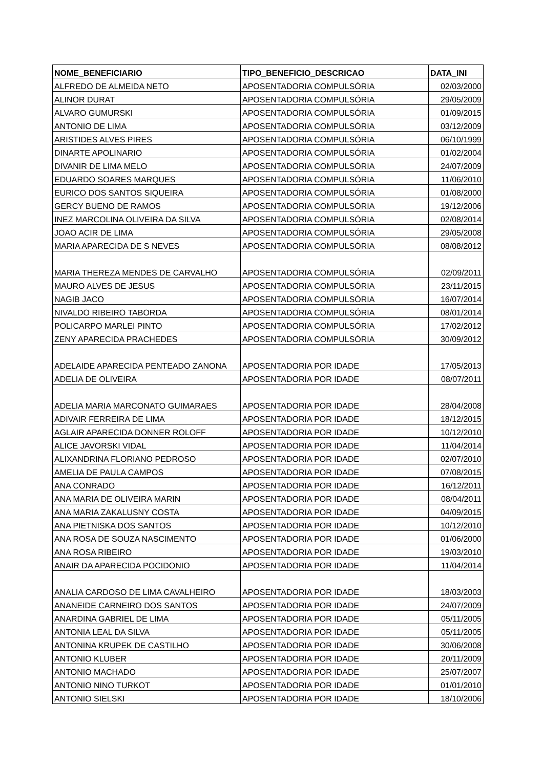| NOME_BENEFICIARIO | TIPO_BENEFICIO_DESCRICAO | DATA_INI |
| --- | --- | --- |
| ALFREDO DE ALMEIDA NETO | APOSENTADORIA COMPULSÓRIA | 02/03/2000 |
| ALINOR DURAT | APOSENTADORIA COMPULSÓRIA | 29/05/2009 |
| ALVARO GUMURSKI | APOSENTADORIA COMPULSÓRIA | 01/09/2015 |
| ANTONIO DE LIMA | APOSENTADORIA COMPULSÓRIA | 03/12/2009 |
| ARISTIDES ALVES PIRES | APOSENTADORIA COMPULSÓRIA | 06/10/1999 |
| DINARTE APOLINARIO | APOSENTADORIA COMPULSÓRIA | 01/02/2004 |
| DIVANIR DE LIMA MELO | APOSENTADORIA COMPULSÓRIA | 24/07/2009 |
| EDUARDO SOARES MARQUES | APOSENTADORIA COMPULSÓRIA | 11/06/2010 |
| EURICO DOS SANTOS SIQUEIRA | APOSENTADORIA COMPULSÓRIA | 01/08/2000 |
| GERCY BUENO DE RAMOS | APOSENTADORIA COMPULSÓRIA | 19/12/2006 |
| INEZ MARCOLINA OLIVEIRA DA SILVA | APOSENTADORIA COMPULSÓRIA | 02/08/2014 |
| JOAO ACIR DE LIMA | APOSENTADORIA COMPULSÓRIA | 29/05/2008 |
| MARIA APARECIDA DE S NEVES | APOSENTADORIA COMPULSÓRIA | 08/08/2012 |
| MARIA THEREZA MENDES DE CARVALHO | APOSENTADORIA COMPULSÓRIA | 02/09/2011 |
| MAURO ALVES DE JESUS | APOSENTADORIA COMPULSÓRIA | 23/11/2015 |
| NAGIB JACO | APOSENTADORIA COMPULSÓRIA | 16/07/2014 |
| NIVALDO RIBEIRO TABORDA | APOSENTADORIA COMPULSÓRIA | 08/01/2014 |
| POLICARPO MARLEI PINTO | APOSENTADORIA COMPULSÓRIA | 17/02/2012 |
| ZENY APARECIDA PRACHEDES | APOSENTADORIA COMPULSÓRIA | 30/09/2012 |
| ADELAIDE APARECIDA PENTEADO ZANONA | APOSENTADORIA POR IDADE | 17/05/2013 |
| ADELIA DE OLIVEIRA | APOSENTADORIA POR IDADE | 08/07/2011 |
| ADELIA MARIA MARCONATO GUIMARAES | APOSENTADORIA POR IDADE | 28/04/2008 |
| ADIVAIR FERREIRA DE LIMA | APOSENTADORIA POR IDADE | 18/12/2015 |
| AGLAIR APARECIDA DONNER ROLOFF | APOSENTADORIA POR IDADE | 10/12/2010 |
| ALICE JAVORSKI VIDAL | APOSENTADORIA POR IDADE | 11/04/2014 |
| ALIXANDRINA FLORIANO PEDROSO | APOSENTADORIA POR IDADE | 02/07/2010 |
| AMELIA DE PAULA CAMPOS | APOSENTADORIA POR IDADE | 07/08/2015 |
| ANA CONRADO | APOSENTADORIA POR IDADE | 16/12/2011 |
| ANA MARIA DE OLIVEIRA MARIN | APOSENTADORIA POR IDADE | 08/04/2011 |
| ANA MARIA ZAKALUSNY COSTA | APOSENTADORIA POR IDADE | 04/09/2015 |
| ANA PIETNISKA DOS SANTOS | APOSENTADORIA POR IDADE | 10/12/2010 |
| ANA ROSA DE SOUZA NASCIMENTO | APOSENTADORIA POR IDADE | 01/06/2000 |
| ANA ROSA RIBEIRO | APOSENTADORIA POR IDADE | 19/03/2010 |
| ANAIR DA APARECIDA POCIDONIO | APOSENTADORIA POR IDADE | 11/04/2014 |
| ANALIA CARDOSO DE LIMA CAVALHEIRO | APOSENTADORIA POR IDADE | 18/03/2003 |
| ANANEIDE CARNEIRO DOS SANTOS | APOSENTADORIA POR IDADE | 24/07/2009 |
| ANARDINA GABRIEL DE LIMA | APOSENTADORIA POR IDADE | 05/11/2005 |
| ANTONIA LEAL DA SILVA | APOSENTADORIA POR IDADE | 05/11/2005 |
| ANTONINA KRUPEK DE CASTILHO | APOSENTADORIA POR IDADE | 30/06/2008 |
| ANTONIO KLUBER | APOSENTADORIA POR IDADE | 20/11/2009 |
| ANTONIO MACHADO | APOSENTADORIA POR IDADE | 25/07/2007 |
| ANTONIO NINO TURKOT | APOSENTADORIA POR IDADE | 01/01/2010 |
| ANTONIO SIELSKI | APOSENTADORIA POR IDADE | 18/10/2006 |